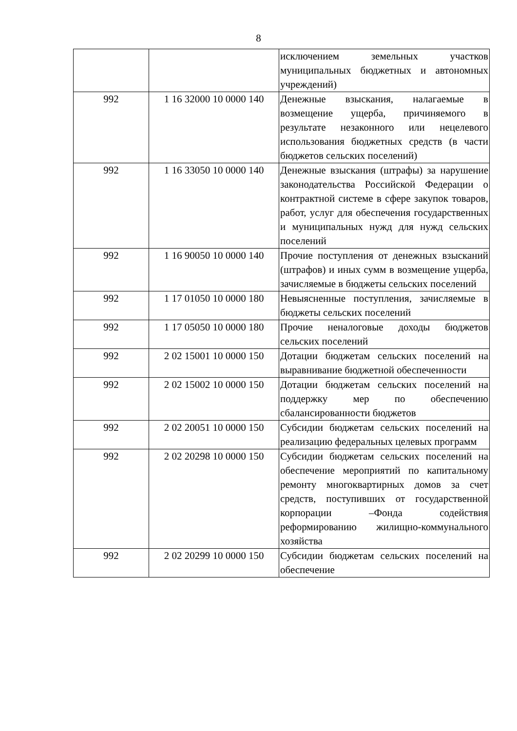8
| | | исключением земельных участков муниципальных бюджетных и автономных учреждений) |
| 992 | 1 16 32000 10 0000 140 | Денежные взыскания, налагаемые в возмещение ущерба, причиняемого в результате незаконного или нецелевого использования бюджетных средств (в части бюджетов сельских поселений) |
| 992 | 1 16 33050 10 0000 140 | Денежные взыскания (штрафы) за нарушение законодательства Российской Федерации о контрактной системе в сфере закупок товаров, работ, услуг для обеспечения государственных и муниципальных нужд для нужд сельских поселений |
| 992 | 1 16 90050 10 0000 140 | Прочие поступления от денежных взысканий (штрафов) и иных сумм в возмещение ущерба, зачисляемые в бюджеты сельских поселений |
| 992 | 1 17 01050 10 0000 180 | Невыясненные поступления, зачисляемые в бюджеты сельских поселений |
| 992 | 1 17 05050 10 0000 180 | Прочие неналоговые доходы бюджетов сельских поселений |
| 992 | 2 02 15001 10 0000 150 | Дотации бюджетам сельских поселений на выравнивание бюджетной обеспеченности |
| 992 | 2 02 15002 10 0000 150 | Дотации бюджетам сельских поселений на поддержку мер по обеспечению сбалансированности бюджетов |
| 992 | 2 02 20051 10 0000 150 | Субсидии бюджетам сельских поселений на реализацию федеральных целевых программ |
| 992 | 2 02 20298 10 0000 150 | Субсидии бюджетам сельских поселений на обеспечение мероприятий по капитальному ремонту многоквартирных домов за счет средств, поступивших от государственной корпорации –Фонда содействия реформированию жилищно-коммунального хозяйства |
| 992 | 2 02 20299 10 0000 150 | Субсидии бюджетам сельских поселений на обеспечение |